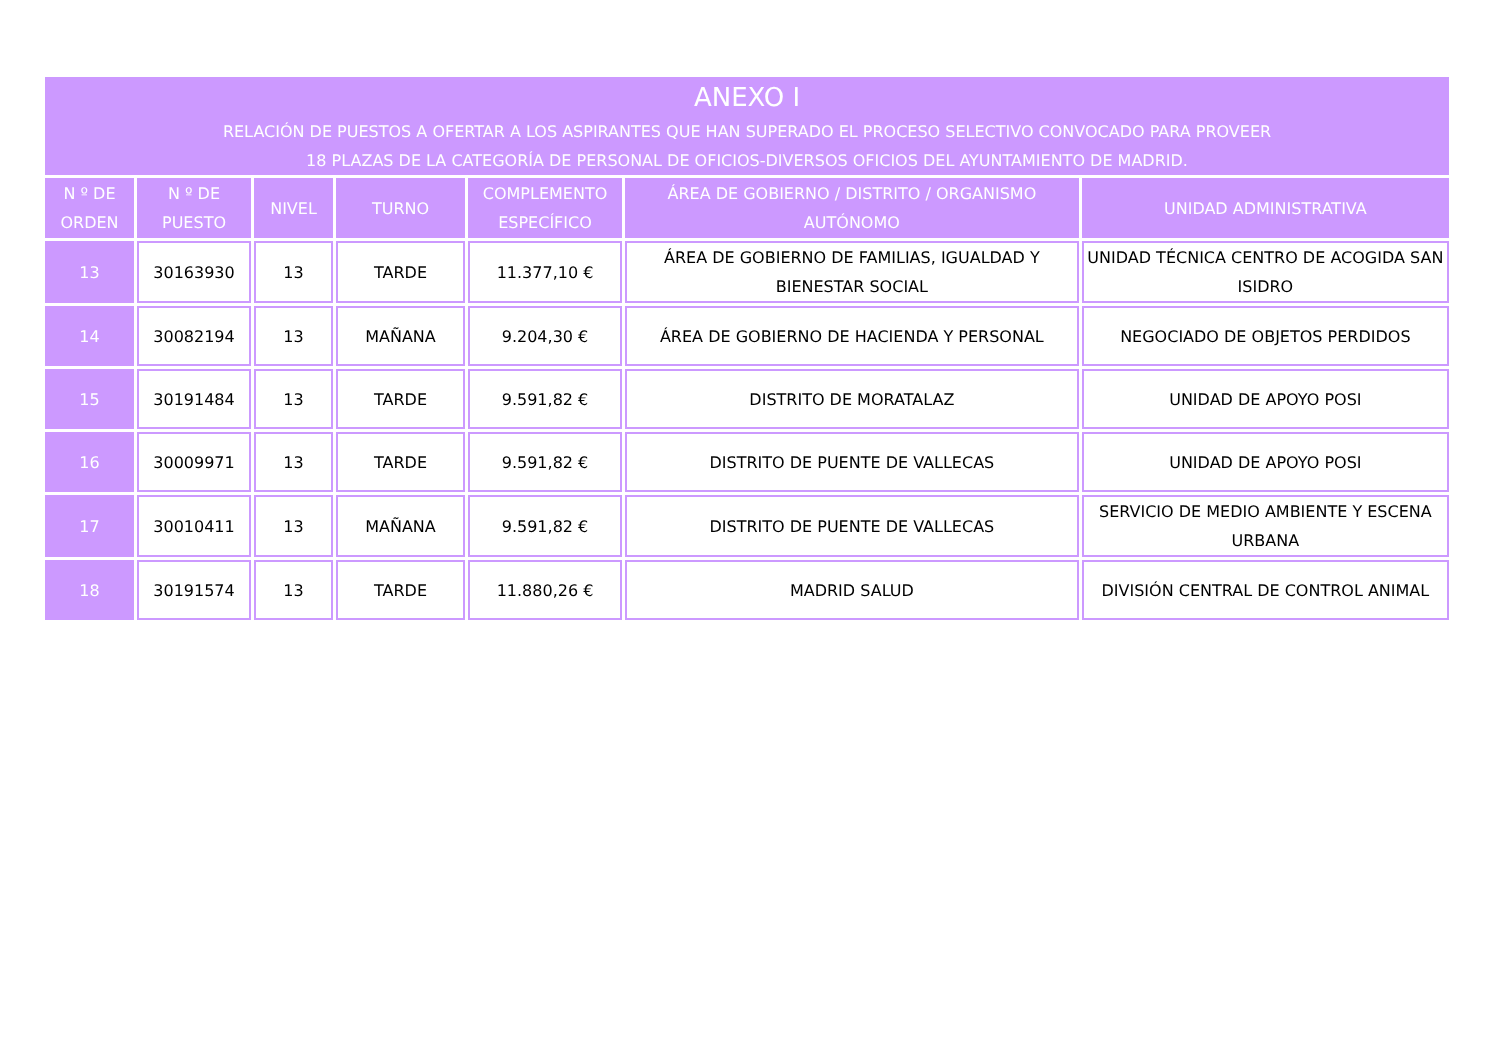| ANEXO I RELACIÓN DE PUESTOS A OFERTAR A LOS ASPIRANTES QUE HAN SUPERADO EL PROCESO SELECTIVO CONVOCADO PARA PROVEER 18 PLAZAS DE LA CATEGORÍA DE PERSONAL DE OFICIOS-DIVERSOS OFICIOS DEL AYUNTAMIENTO DE MADRID. | | | | | | |
| --- | --- | --- | --- | --- | --- | --- |
| N º DE ORDEN | N º DE PUESTO | NIVEL | TURNO | COMPLEMENTO ESPECÍFICO | ÁREA DE GOBIERNO / DISTRITO / ORGANISMO AUTÓNOMO | UNIDAD ADMINISTRATIVA |
| 13 | 30163930 | 13 | TARDE | 11.377,10 € | ÁREA DE GOBIERNO DE FAMILIAS, IGUALDAD Y BIENESTAR SOCIAL | UNIDAD TÉCNICA CENTRO DE ACOGIDA SAN ISIDRO |
| 14 | 30082194 | 13 | MAÑANA | 9.204,30 € | ÁREA DE GOBIERNO DE HACIENDA Y PERSONAL | NEGOCIADO DE OBJETOS PERDIDOS |
| 15 | 30191484 | 13 | TARDE | 9.591,82 € | DISTRITO DE MORATALAZ | UNIDAD DE APOYO POSI |
| 16 | 30009971 | 13 | TARDE | 9.591,82 € | DISTRITO DE PUENTE DE VALLECAS | UNIDAD DE APOYO POSI |
| 17 | 30010411 | 13 | MAÑANA | 9.591,82 € | DISTRITO DE PUENTE DE VALLECAS | SERVICIO DE MEDIO AMBIENTE Y ESCENA URBANA |
| 18 | 30191574 | 13 | TARDE | 11.880,26 € | MADRID SALUD | DIVISIÓN CENTRAL DE CONTROL ANIMAL |